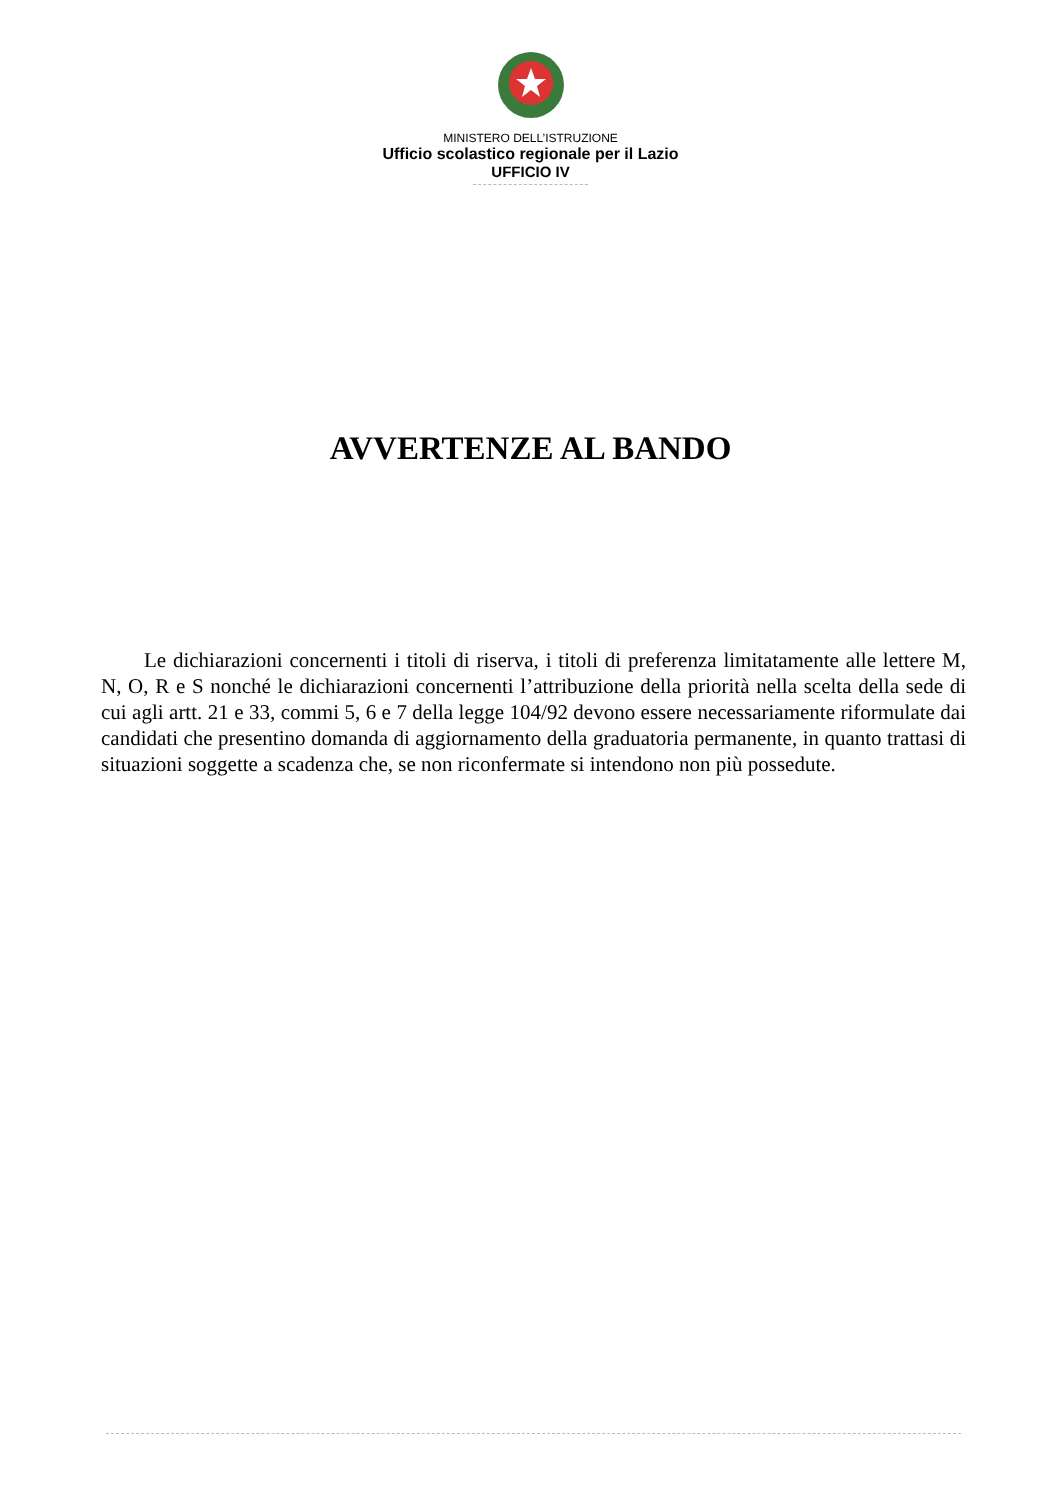MINISTERO DELL’ISTRUZIONE
Ufficio scolastico regionale per il Lazio
UFFICIO IV
AVVERTENZE AL BANDO
Le dichiarazioni concernenti i titoli di riserva, i titoli di preferenza limitatamente alle lettere M, N, O, R e S nonché le dichiarazioni concernenti l’attribuzione della priorità nella scelta della sede di cui agli artt. 21 e 33, commi 5, 6 e 7 della legge 104/92 devono essere necessariamente riformulate dai candidati che presentino domanda di aggiornamento della graduatoria permanente, in quanto trattasi di situazioni soggette a scadenza che, se non riconfermate si intendono non più possedute.